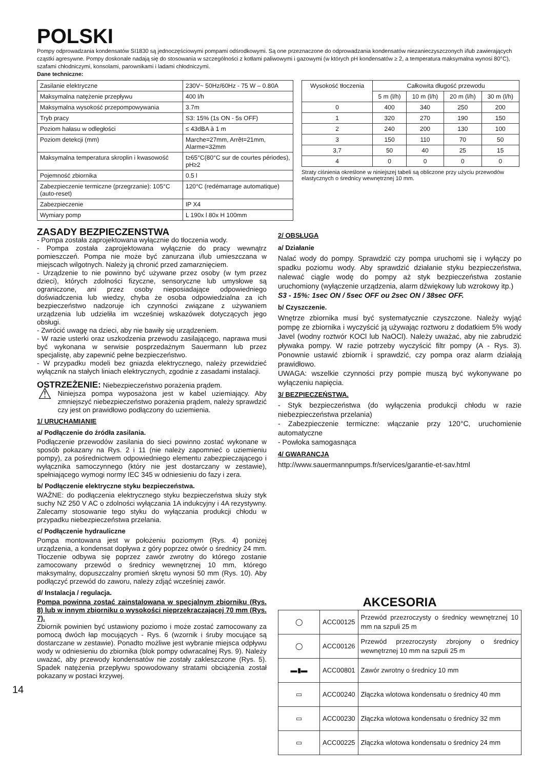POLSKI
Pompy odprowadzania kondensatów SI1830 są jednoczęściowymi pompami odśrodkowymi. Są one przeznaczone do odprowadzania kondensatów niezanieczyszczonych i/lub zawierających cząstki agresywne. Pompy doskonale nadają się do stosowania w szczególności z kotłami paliwowymi i gazowymi (w których pH kondensatów ≥ 2, a temperatura maksymalna wynosi 80°C), szafami chłodniczymi, konsolami, parownikami i ladami chłodniczymi.
Dane techniczne:
| Zasilanie elektryczne | 230V~ 50Hz/60Hz - 75 W – 0.80A |
| Maksymalna natężenie przepływu | 400 l/h |
| Maksymalna wysokość przepompowywania | 3.7m |
| Tryb pracy | S3: 15% (1s ON - 5s OFF) |
| Poziom hałasu w odległości | ≤ 43dBA à 1 m |
| Poziom detekcji (mm) | Marche=27mm, Arrêt=21mm, Alarme=32mm |
| Maksymalna temperatura skroplin i kwasowość | t≥65°C(80°C sur de courtes périodes), pH≥2 |
| Pojemność zbiornika | 0.5 l |
| Zabezpieczenie termiczne (przegrzanie): 105°C (auto-reset) | 120°C (redémarrage automatique) |
| Zabezpieczenie | IP X4 |
| Wymiary pomp | L 190x l 80x H 100mm |
| Wysokość tłoczenia | Całkowita długość przewodu | | | |
| --- | --- | --- | --- | --- |
| | 5 m (l/h) | 10 m (l/h) | 20 m (l/h) | 30 m (l/h) |
| 0 | 400 | 340 | 250 | 200 |
| 1 | 320 | 270 | 190 | 150 |
| 2 | 240 | 200 | 130 | 100 |
| 3 | 150 | 110 | 70 | 50 |
| 3,7 | 50 | 40 | 25 | 15 |
| 4 | 0 | 0 | 0 | 0 |
Straty ciśnienia określone w niniejszej tabeli są obliczone przy użyciu przewodów elastycznych o średnicy wewnętrznej 10 mm.
ZASADY BEZPIECZENSTWA
- Pompa została zaprojektowana wyłącznie do tłoczenia wody.
- Pompa została zaprojektowana wyłącznie do pracy wewnątrz pomieszczeń. Pompa nie może być zanurzana i/lub umieszczana w miejscach wilgotnych. Należy ją chronić przed zamarznięciem.
- Urządzenie to nie powinno być używane przez osoby (w tym przez dzieci), których zdolności fizyczne, sensoryczne lub umysłowe są ograniczone, ani przez osoby nieposiadające odpowiedniego doświadczenia lub wiedzy, chyba że osoba odpowiedzialna za ich bezpieczeństwo nadzoruje ich czynności związane z używaniem urządzenia lub udzieliła im wcześniej wskazówek dotyczących jego obsługi.
- Zwrócić uwagę na dzieci, aby nie bawiły się urządzeniem.
- W razie usterki oraz uszkodzenia przewodu zasilającego, naprawa musi być wykonana w serwisie posprzedażnym Sauermann lub przez specjalistę, aby zapewnić pełne bezpieczeństwo.
- W przypadku modeli bez gniazda elektrycznego, należy przewidzieć wyłącznik na stałych liniach elektrycznych, zgodnie z zasadami instalacji.
OSTRZEŻENIE: Niebezpieczeństwo porażenia prądem.
⚠
Niniejsza pompa wyposażona jest w kabel uziemiający. Aby zmniejszyć niebezpieczeństwo porażenia prądem, należy sprawdzić czy jest on prawidłowo podłączony do uziemienia.
1/ URUCHAMIANIE
a/ Podłączenie do źródła zasilania.
Podłączenie przewodów zasilania do sieci powinno zostać wykonane w sposób pokazany na Rys. 2 i 11 (nie należy zapomnieć o uziemieniu pompy), za pośrednictwem odpowiedniego elementu zabezpieczającego i wyłącznika samoczynnego (który nie jest dostarczany w zestawie), spełniającego wymogi normy IEC 345 w odniesieniu do fazy i zera.
b/ Podłączenie elektryczne styku bezpieczeństwa.
WAŻNE: do podłączenia elektrycznego styku bezpieczeństwa służy styk suchy NZ 250 V AC o zdolności wyłączania 1A indukcyjny i 4A rezystywny. Zalecamy stosowanie tego styku do wyłączania produkcji chłodu w przypadku niebezpieczeństwa przelania.
c/ Podłączenie hydrauliczne
Pompa montowana jest w położeniu poziomym (Rys. 4) poniżej urządzenia, a kondensat dopływa z góry poprzez otwór o średnicy 24 mm. Tłoczenie odbywa się poprzez zawór zwrotny do którego zostanie zamocowany przewód o średnicy wewnętrznej 10 mm, którego maksymalny, dopuszczalny promień skrętu wynosi 50 mm (Rys. 10). Aby podłączyć przewód do zaworu, należy zdjąć wcześniej zawór.
d/ Instalacja / regulacja.
Pompa powinna zostać zainstalowana w specjalnym zbiorniku (Rys. 8) lub w innym zbiorniku o wysokości nieprzekraczającej 70 mm (Rys. 7).
Zbiornik powinien być ustawiony poziomo i może zostać zamocowany za pomocą dwóch łap mocujących - Rys. 6 (wzornik i śruby mocujące są dostarczane w zestawie). Ponadto możliwe jest wybranie miejsca odpływu wody w odniesieniu do zbiornika (blok pompy odwracalnej Rys. 9). Należy uważać, aby przewody kondensatów nie zostały zakleszczone (Rys. 5). Spadek natężenia przepływu spowodowany stratami obciążenia został pokazany w postaci krzywej.
14
2/ OBSŁUGA
a/ Działanie
Nalać wody do pompy. Sprawdzić czy pompa uruchomi się i wyłączy po spadku poziomu wody. Aby sprawdzić działanie styku bezpieczeństwa, nalewać ciągle wodę do pompy aż styk bezpieczeństwa zostanie uruchomiony (wyłączenie urządzenia, alarm dźwiękowy lub wzrokowy itp.)
S3 - 15%: 1sec ON / 5sec OFF ou 2sec ON / 38sec OFF.
b/ Czyszczenie.
Wnętrze zbiornika musi być systematycznie czyszczone. Należy wyjąć pompę ze zbiornika i wyczyścić ją używając roztworu z dodatkiem 5% wody Javel (wodny roztwór KOCl lub NaOCl). Należy uważać, aby nie zabrudzić pływaka pompy. W razie potrzeby wyczyścić filtr pompy (A - Rys. 3). Ponownie ustawić zbiornik i sprawdzić, czy pompa oraz alarm działają prawidłowo.
UWAGA: wszelkie czynności przy pompie muszą być wykonywane po wyłączeniu napięcia.
3/ BEZPIECZEŃSTWA.
- Styk bezpieczeństwa (do wyłączenia produkcji chłodu w razie niebezpieczeństwa przelania)
- Zabezpieczenie termiczne: włączanie przy 120°C, uruchomienie automatyczne
- Powłoka samogasnąca
4/ GWARANCJA
http://www.sauermannpumps.fr/services/garantie-et-sav.html
AKCESORIA
| ◯ | ACC00125 | Przewód przezroczysty o średnicy wewnętrznej 10 mm na szpuli 25 m |
| ◯ | ACC00126 | Przewód przezroczysty zbrojony o średnicy wewnętrznej 10 mm na szpuli 25 m |
| ▬▮▬ | ACC00801 | Zawór zwrotny o średnicy 10 mm |
| ▭ | ACC00240 | Złączka wlotowa kondensatu o średnicy 40 mm |
| ▭ | ACC00230 | Złączka wlotowa kondensatu o średnicy 32 mm |
| ▭ | ACC00225 | Złączka wlotowa kondensatu o średnicy 24 mm |